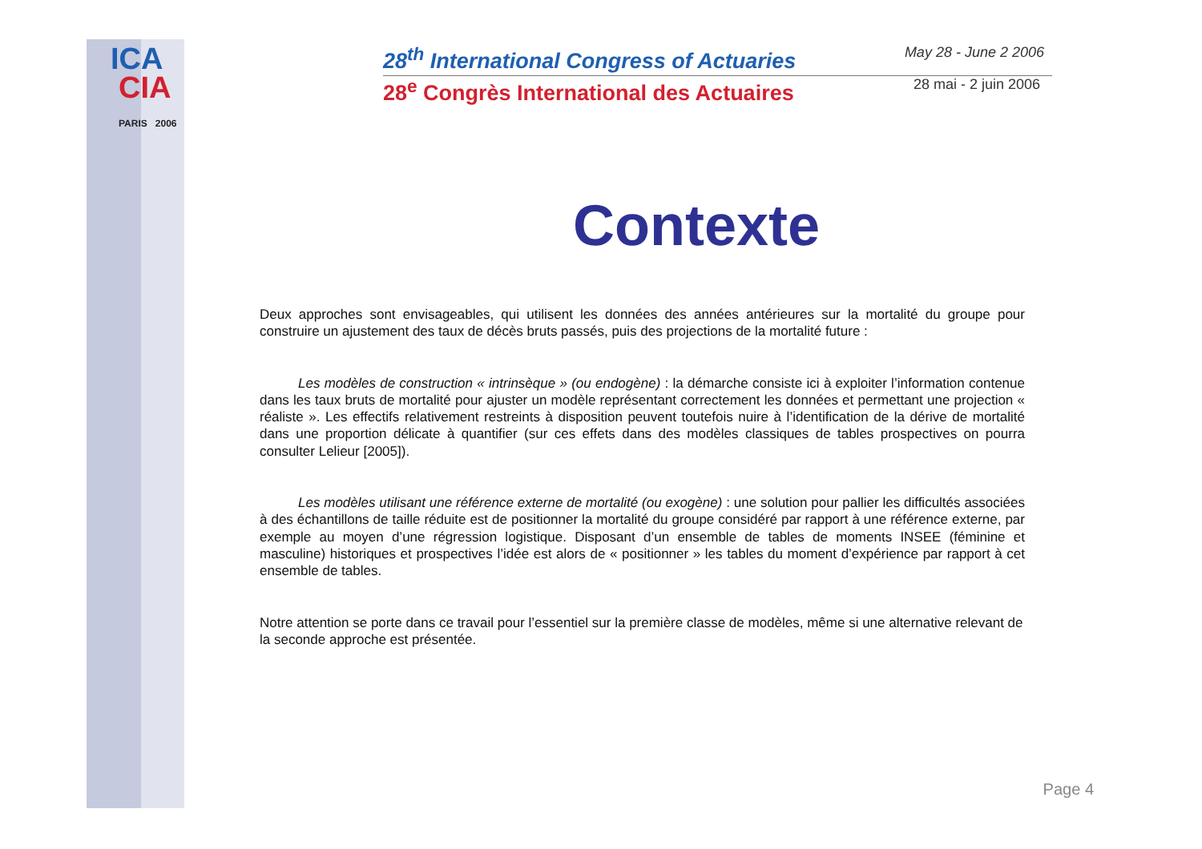ICA
CIA
PARIS 2006
28<sup>th</sup> International Congress of Actuaries May 28 - June 2 2006
28<sup>e</sup> Congrès International des Actuaires 28 mai - 2 juin 2006
Contexte
Deux approches sont envisageables, qui utilisent les données des années antérieures sur la mortalité du groupe pour construire un ajustement des taux de décès bruts passés, puis des projections de la mortalité future :
Les modèles de construction « intrinsèque » (ou endogène) : la démarche consiste ici à exploiter l’information contenue dans les taux bruts de mortalité pour ajuster un modèle représentant correctement les données et permettant une projection « réaliste ». Les effectifs relativement restreints à disposition peuvent toutefois nuire à l’identification de la dérive de mortalité dans une proportion délicate à quantifier (sur ces effets dans des modèles classiques de tables prospectives on pourra consulter Lelieur [2005]).
Les modèles utilisant une référence externe de mortalité (ou exogène) : une solution pour pallier les difficultés associées à des échantillons de taille réduite est de positionner la mortalité du groupe considéré par rapport à une référence externe, par exemple au moyen d’une régression logistique. Disposant d’un ensemble de tables de moments INSEE (féminine et masculine) historiques et prospectives l’idée est alors de « positionner » les tables du moment d’expérience par rapport à cet ensemble de tables.
Notre attention se porte dans ce travail pour l’essentiel sur la première classe de modèles, même si une alternative relevant de la seconde approche est présentée.
Page 4